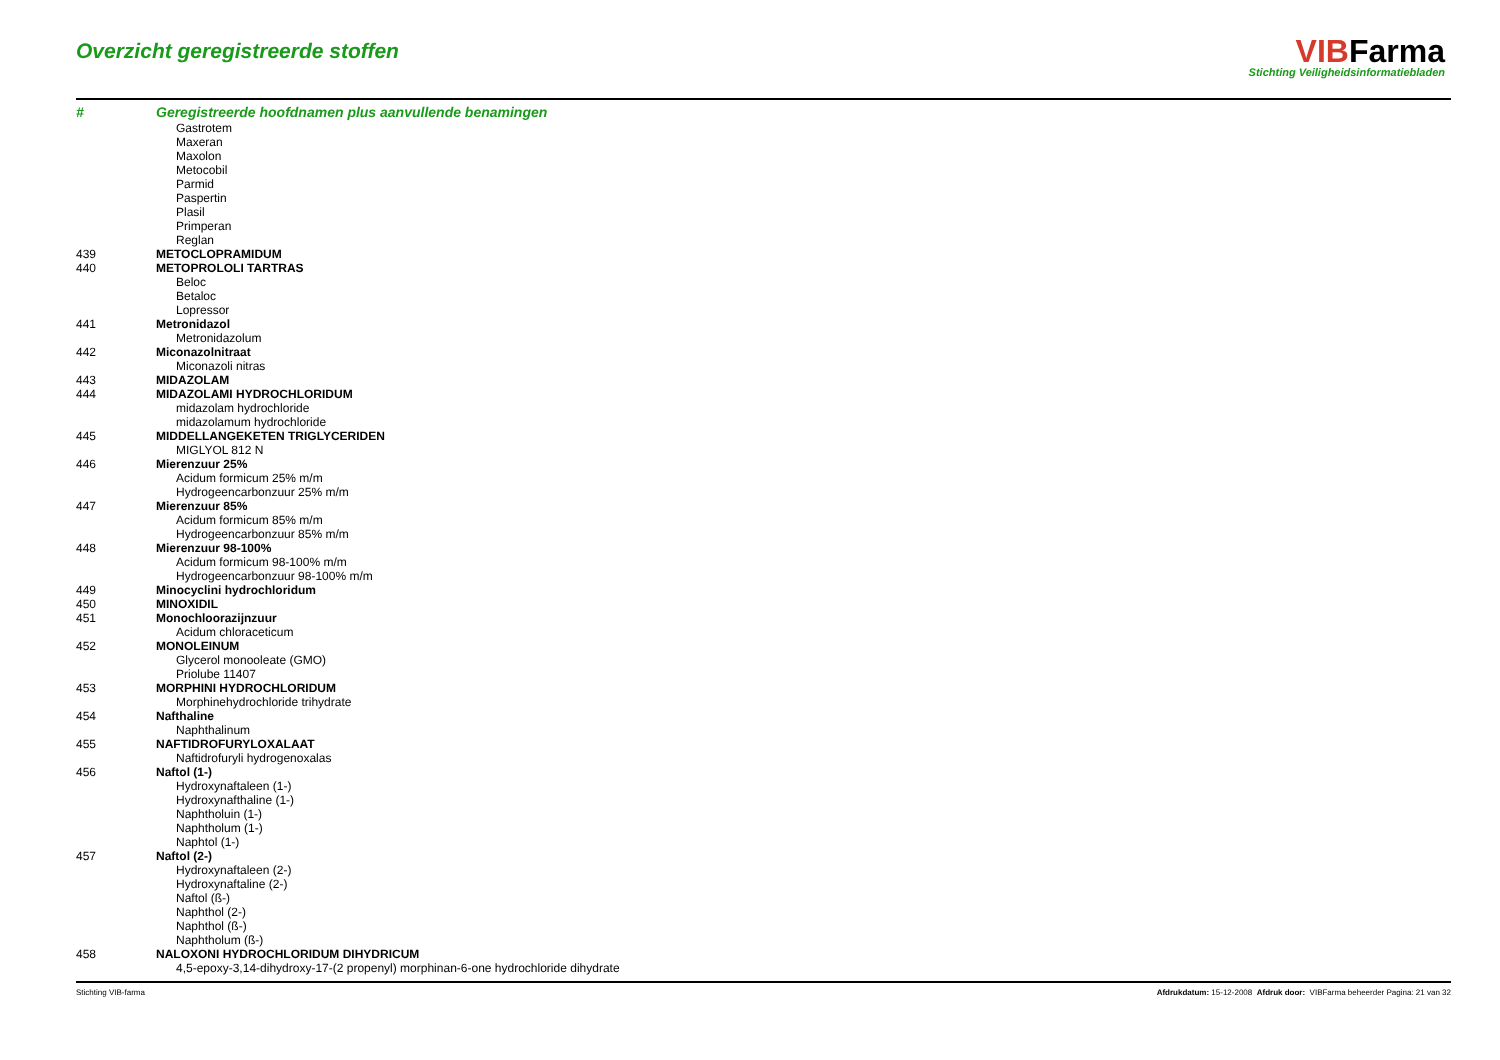Overzicht geregistreerde stoffen
VIBFarma
Stichting Veiligheidsinformatiebladen
| # | Geregistreerde hoofdnamen plus aanvullende benamingen |
| --- | --- |
| | Gastrotem |
| | Maxeran |
| | Maxolon |
| | Metocobil |
| | Parmid |
| | Paspertin |
| | Plasil |
| | Primperan |
| | Reglan |
| 439 | METOCLOPRAMIDUM |
| 440 | METOPROLOLI TARTRAS |
| | Beloc |
| | Betaloc |
| | Lopressor |
| 441 | Metronidazol |
| | Metronidazolum |
| 442 | Miconazolnitraat |
| | Miconazoli nitras |
| 443 | MIDAZOLAM |
| 444 | MIDAZOLAMI HYDROCHLORIDUM |
| | midazolam hydrochloride |
| | midazolamum hydrochloride |
| 445 | MIDDELLANGEKETEN TRIGLYCERIDEN |
| | MIGLYOL 812 N |
| 446 | Mierenzuur 25% |
| | Acidum formicum 25% m/m |
| | Hydrogeencarbonzuur 25% m/m |
| 447 | Mierenzuur 85% |
| | Acidum formicum 85% m/m |
| | Hydrogeencarbonzuur 85% m/m |
| 448 | Mierenzuur 98-100% |
| | Acidum formicum 98-100% m/m |
| | Hydrogeencarbonzuur 98-100% m/m |
| 449 | Minocyclini hydrochloridum |
| 450 | MINOXIDIL |
| 451 | Monochloorazijnzuur |
| | Acidum chloraceticum |
| 452 | MONOLEINUM |
| | Glycerol monooleate (GMO) |
| | Priolube 11407 |
| 453 | MORPHINI HYDROCHLORIDUM |
| | Morphinehydrochloride trihydrate |
| 454 | Nafthaline |
| | Naphthalinum |
| 455 | NAFTIDROFURYLOXALAAT |
| | Naftidrofuryli hydrogenoxalas |
| 456 | Naftol (1-) |
| | Hydroxynaftaleen (1-) |
| | Hydroxynafthaline (1-) |
| | Naphtholuin (1-) |
| | Naphtholum (1-) |
| | Naphtol (1-) |
| 457 | Naftol (2-) |
| | Hydroxynaftaleen (2-) |
| | Hydroxynaftaline (2-) |
| | Naftol (ß-) |
| | Naphthol (2-) |
| | Naphthol (ß-) |
| | Naphtholum (ß-) |
| 458 | NALOXONI HYDROCHLORIDUM DIHYDRICUM |
| | 4,5-epoxy-3,14-dihydroxy-17-(2 propenyl) morphinan-6-one hydrochloride dihydrate |
Stichting VIB-farma Afdrukdatum: 15-12-2008 Afdruk door: VIBFarma beheerder Pagina: 21 van 32